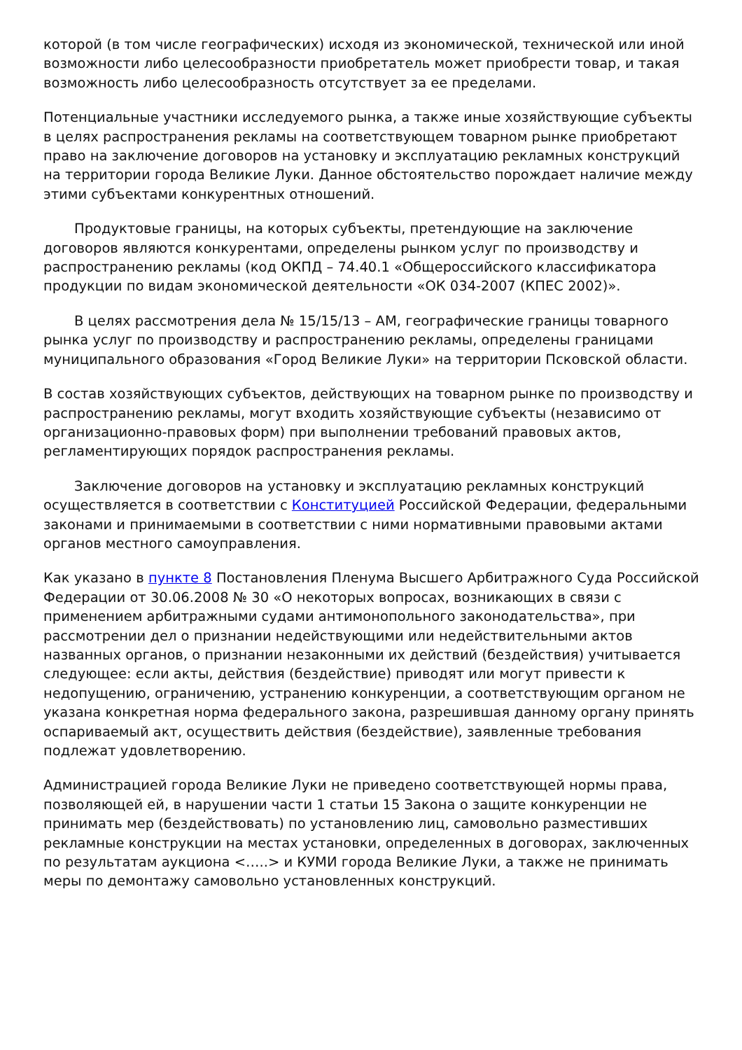которой (в том числе географических) исходя из экономической, технической или иной возможности либо целесообразности приобретатель может приобрести товар, и такая возможность либо целесообразность отсутствует за ее пределами.
Потенциальные участники исследуемого рынка, а также иные хозяйствующие субъекты в целях распространения рекламы на соответствующем товарном рынке приобретают право на заключение договоров на установку и эксплуатацию рекламных конструкций на территории города Великие Луки. Данное обстоятельство порождает наличие между этими субъектами конкурентных отношений.
Продуктовые границы, на которых субъекты, претендующие на заключение договоров являются конкурентами, определены рынком услуг по производству и распространению рекламы (код ОКПД – 74.40.1 «Общероссийского классификатора продукции по видам экономической деятельности «ОК 034-2007 (КПЕС 2002)».
В целях рассмотрения дела № 15/15/13 – АМ, географические границы товарного рынка услуг по производству и распространению рекламы, определены границами муниципального образования «Город Великие Луки» на территории Псковской области.
В состав хозяйствующих субъектов, действующих на товарном рынке по производству и распространению рекламы, могут входить хозяйствующие субъекты (независимо от организационно-правовых форм) при выполнении требований правовых актов, регламентирующих порядок распространения рекламы.
Заключение договоров на установку и эксплуатацию рекламных конструкций осуществляется в соответствии с Конституцией Российской Федерации, федеральными законами и принимаемыми в соответствии с ними нормативными правовыми актами органов местного самоуправления.
Как указано в пункте 8 Постановления Пленума Высшего Арбитражного Суда Российской Федерации от 30.06.2008 № 30 «О некоторых вопросах, возникающих в связи с применением арбитражными судами антимонопольного законодательства», при рассмотрении дел о признании недействующими или недействительными актов названных органов, о признании незаконными их действий (бездействия) учитывается следующее: если акты, действия (бездействие) приводят или могут привести к недопущению, ограничению, устранению конкуренции, а соответствующим органом не указана конкретная норма федерального закона, разрешившая данному органу принять оспариваемый акт, осуществить действия (бездействие), заявленные требования подлежат удовлетворению.
Администрацией города Великие Луки не приведено соответствующей нормы права, позволяющей ей, в нарушении части 1 статьи 15 Закона о защите конкуренции не принимать мер (бездействовать) по установлению лиц, самовольно разместивших рекламные конструкции на местах установки, определенных в договорах, заключенных по результатам аукциона <…..> и КУМИ города Великие Луки, а также не принимать меры по демонтажу самовольно установленных конструкций.